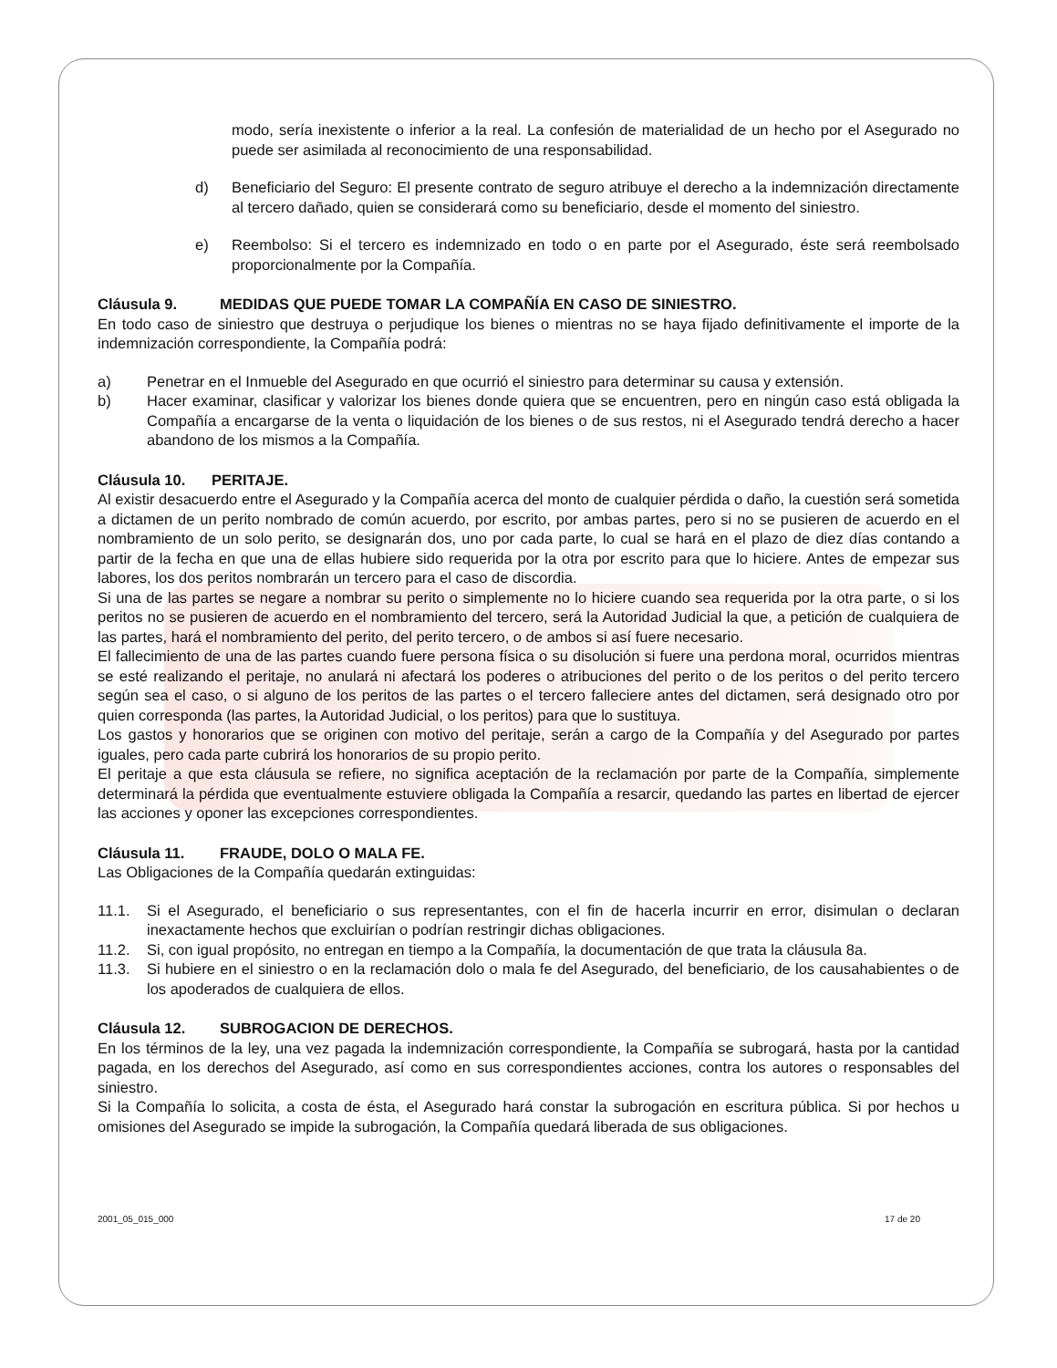modo, sería inexistente o inferior a la real. La confesión de materialidad de un hecho por el Asegurado no puede ser asimilada al reconocimiento de una responsabilidad.
d) Beneficiario del Seguro: El presente contrato de seguro atribuye el derecho a la indemnización directamente al tercero dañado, quien se considerará como su beneficiario, desde el momento del siniestro.
e) Reembolso: Si el tercero es indemnizado en todo o en parte por el Asegurado, éste será reembolsado proporcionalmente por la Compañía.
Cláusula 9. MEDIDAS QUE PUEDE TOMAR LA COMPAÑÍA EN CASO DE SINIESTRO.
En todo caso de siniestro que destruya o perjudique los bienes o mientras no se haya fijado definitivamente el importe de la indemnización correspondiente, la Compañía podrá:
a) Penetrar en el Inmueble del Asegurado en que ocurrió el siniestro para determinar su causa y extensión.
b) Hacer examinar, clasificar y valorizar los bienes donde quiera que se encuentren, pero en ningún caso está obligada la Compañía a encargarse de la venta o liquidación de los bienes o de sus restos, ni el Asegurado tendrá derecho a hacer abandono de los mismos a la Compañía.
Cláusula 10. PERITAJE.
Al existir desacuerdo entre el Asegurado y la Compañía acerca del monto de cualquier pérdida o daño, la cuestión será sometida a dictamen de un perito nombrado de común acuerdo, por escrito, por ambas partes, pero si no se pusieren de acuerdo en el nombramiento de un solo perito, se designarán dos, uno por cada parte, lo cual se hará en el plazo de diez días contando a partir de la fecha en que una de ellas hubiere sido requerida por la otra por escrito para que lo hiciere. Antes de empezar sus labores, los dos peritos nombrarán un tercero para el caso de discordia.
Si una de las partes se negare a nombrar su perito o simplemente no lo hiciere cuando sea requerida por la otra parte, o si los peritos no se pusieren de acuerdo en el nombramiento del tercero, será la Autoridad Judicial la que, a petición de cualquiera de las partes, hará el nombramiento del perito, del perito tercero, o de ambos si así fuere necesario.
El fallecimiento de una de las partes cuando fuere persona física o su disolución si fuere una perdona moral, ocurridos mientras se esté realizando el peritaje, no anulará ni afectará los poderes o atribuciones del perito o de los peritos o del perito tercero según sea el caso, o si alguno de los peritos de las partes o el tercero falleciere antes del dictamen, será designado otro por quien corresponda (las partes, la Autoridad Judicial, o los peritos) para que lo sustituya.
Los gastos y honorarios que se originen con motivo del peritaje, serán a cargo de la Compañía y del Asegurado por partes iguales, pero cada parte cubrirá los honorarios de su propio perito.
El peritaje a que esta cláusula se refiere, no significa aceptación de la reclamación por parte de la Compañía, simplemente determinará la pérdida que eventualmente estuviere obligada la Compañía a resarcir, quedando las partes en libertad de ejercer las acciones y oponer las excepciones correspondientes.
Cláusula 11. FRAUDE, DOLO O MALA FE.
Las Obligaciones de la Compañía quedarán extinguidas:
11.1. Si el Asegurado, el beneficiario o sus representantes, con el fin de hacerla incurrir en error, disimulan o declaran inexactamente hechos que excluirían o podrían restringir dichas obligaciones.
11.2. Si, con igual propósito, no entregan en tiempo a la Compañía, la documentación de que trata la cláusula 8a.
11.3. Si hubiere en el siniestro o en la reclamación dolo o mala fe del Asegurado, del beneficiario, de los causahabientes o de los apoderados de cualquiera de ellos.
Cláusula 12. SUBROGACION DE DERECHOS.
En los términos de la ley, una vez pagada la indemnización correspondiente, la Compañía se subrogará, hasta por la cantidad pagada, en los derechos del Asegurado, así como en sus correspondientes acciones, contra los autores o responsables del siniestro.
Si la Compañía lo solicita, a costa de ésta, el Asegurado hará constar la subrogación en escritura pública. Si por hechos u omisiones del Asegurado se impide la subrogación, la Compañía quedará liberada de sus obligaciones.
2001_05_015_000 17 de 20